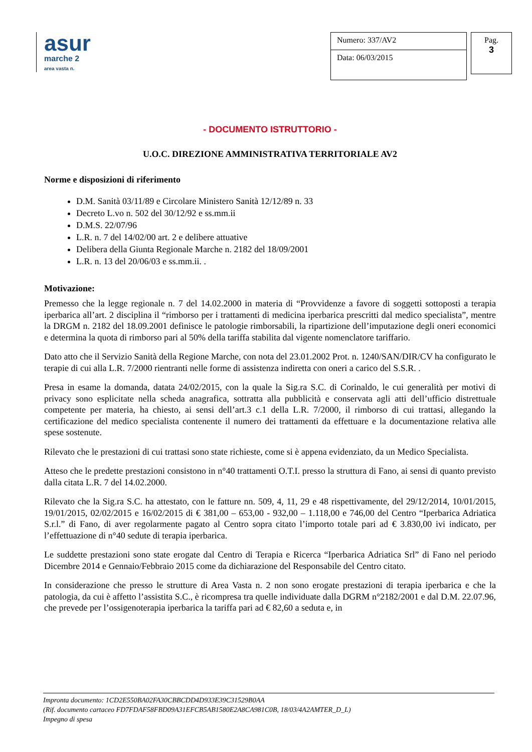asur
marche 2
area vasta n.
Numero: 337/AV2
Data: 06/03/2015
Pag.
3
- DOCUMENTO ISTRUTTORIO -
U.O.C. DIREZIONE AMMINISTRATIVA TERRITORIALE AV2
Norme e disposizioni di riferimento
D.M. Sanità 03/11/89 e Circolare Ministero Sanità 12/12/89 n. 33
Decreto L.vo n. 502 del 30/12/92 e ss.mm.ii
D.M.S. 22/07/96
L.R. n. 7 del 14/02/00 art. 2 e delibere attuative
Delibera della Giunta Regionale Marche n. 2182 del 18/09/2001
L.R. n. 13 del 20/06/03 e ss.mm.ii. .
Motivazione:
Premesso che la legge regionale n. 7 del 14.02.2000 in materia di “Provvidenze a favore di soggetti sottoposti a terapia iperbarica all’art. 2 disciplina il “rimborso per i trattamenti di medicina iperbarica prescritti dal medico specialista”, mentre la DRGM n. 2182 del 18.09.2001 definisce le patologie rimborsabili, la ripartizione dell’imputazione degli oneri economici e determina la quota di rimborso pari al 50% della tariffa stabilita dal vigente nomenclatore tariffario.
Dato atto che il Servizio Sanità della Regione Marche, con nota del 23.01.2002 Prot. n. 1240/SAN/DIR/CV ha configurato le terapie di cui alla L.R. 7/2000 rientranti nelle forme di assistenza indiretta con oneri a carico del S.S.R. .
Presa in esame la domanda, datata 24/02/2015, con la quale la Sig.ra S.C. di Corinaldo, le cui generalità per motivi di privacy sono esplicitate nella scheda anagrafica, sottratta alla pubblicità e conservata agli atti dell’ufficio distrettuale competente per materia, ha chiesto, ai sensi dell’art.3 c.1 della L.R. 7/2000, il rimborso di cui trattasi, allegando la certificazione del medico specialista contenente il numero dei trattamenti da effettuare e la documentazione relativa alle spese sostenute.
Rilevato che le prestazioni di cui trattasi sono state richieste, come si è appena evidenziato, da un Medico Specialista.
Atteso che le predette prestazioni consistono in n°40 trattamenti O.T.I. presso la struttura di Fano, ai sensi di quanto previsto dalla citata L.R. 7 del 14.02.2000.
Rilevato che la Sig.ra S.C. ha attestato, con le fatture nn. 509, 4, 11, 29 e 48 rispettivamente, del 29/12/2014, 10/01/2015, 19/01/2015, 02/02/2015 e 16/02/2015 di € 381,00 – 653,00 - 932,00 – 1.118,00 e 746,00 del Centro “Iperbarica Adriatica S.r.l.” di Fano, di aver regolarmente pagato al Centro sopra citato l’importo totale pari ad € 3.830,00 ivi indicato, per l’effettuazione di n°40 sedute di terapia iperbarica.
Le suddette prestazioni sono state erogate dal Centro di Terapia e Ricerca “Iperbarica Adriatica Srl” di Fano nel periodo Dicembre 2014 e Gennaio/Febbraio 2015 come da dichiarazione del Responsabile del Centro citato.
In considerazione che presso le strutture di Area Vasta n. 2 non sono erogate prestazioni di terapia iperbarica e che la patologia, da cui è affetto l’assistita S.C., è ricompresa tra quelle individuate dalla DGRM n°2182/2001 e dal D.M. 22.07.96, che prevede per l’ossigenoterapia iperbarica la tariffa pari ad € 82,60 a seduta e, in
Impronta documento: 1CD2E550BA02FA30CBBCDD4D933E39C31529B0AA
(Rif. documento cartaceo FD7FDAF58FBD09A31EFCB5AB1580E2A8CA981C0B, 18/03/4A2AMTER_D_L)
Impegno di spesa